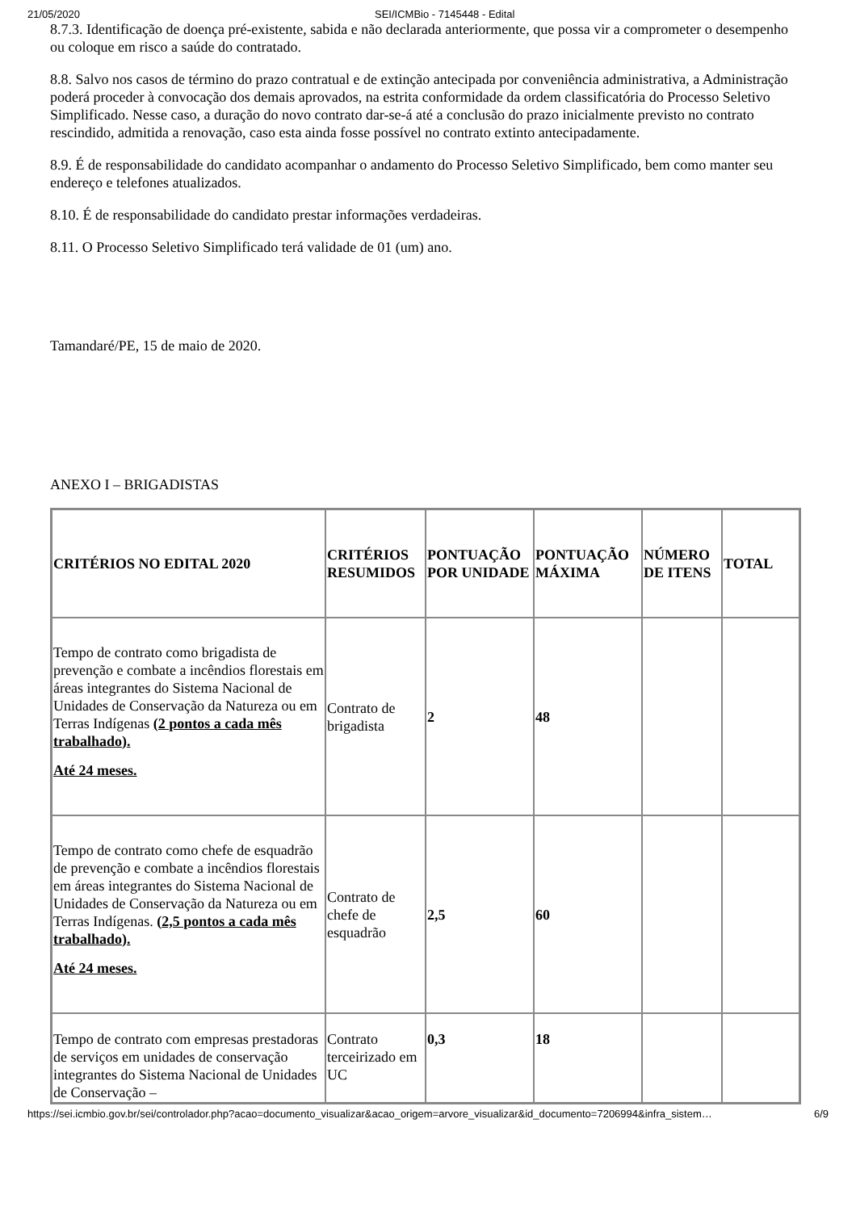21/05/2020 SEI/ICMBio - 7145448 - Edital
8.7.3. Identificação de doença pré-existente, sabida e não declarada anteriormente, que possa vir a comprometer o desempenho ou coloque em risco a saúde do contratado.
8.8. Salvo nos casos de término do prazo contratual e de extinção antecipada por conveniência administrativa, a Administração poderá proceder à convocação dos demais aprovados, na estrita conformidade da ordem classificatória do Processo Seletivo Simplificado. Nesse caso, a duração do novo contrato dar-se-á até a conclusão do prazo inicialmente previsto no contrato rescindido, admitida a renovação, caso esta ainda fosse possível no contrato extinto antecipadamente.
8.9. É de responsabilidade do candidato acompanhar o andamento do Processo Seletivo Simplificado, bem como manter seu endereço e telefones atualizados.
8.10. É de responsabilidade do candidato prestar informações verdadeiras.
8.11. O Processo Seletivo Simplificado terá validade de 01 (um) ano.
Tamandaré/PE, 15 de maio de 2020.
ANEXO I – BRIGADISTAS
| CRITÉRIOS NO EDITAL 2020 | CRITÉRIOS RESUMIDOS | PONTUAÇÃO POR UNIDADE | PONTUAÇÃO MÁXIMA | NÚMERO DE ITENS | TOTAL |
| --- | --- | --- | --- | --- | --- |
| Tempo de contrato como brigadista de prevenção e combate a incêndios florestais em áreas integrantes do Sistema Nacional de Unidades de Conservação da Natureza ou em Terras Indígenas (2 pontos a cada mês trabalhado). Até 24 meses. | Contrato de brigadista | 2 | 48 | | |
| Tempo de contrato como chefe de esquadrão de prevenção e combate a incêndios florestais em áreas integrantes do Sistema Nacional de Unidades de Conservação da Natureza ou em Terras Indígenas. (2,5 pontos a cada mês trabalhado). Até 24 meses. | Contrato de chefe de esquadrão | 2,5 | 60 | | |
| Tempo de contrato com empresas prestadoras de serviços em unidades de conservação integrantes do Sistema Nacional de Unidades de Conservação – | Contrato terceirizado em UC | 0,3 | 18 | | |
https://sei.icmbio.gov.br/sei/controlador.php?acao=documento_visualizar&acao_origem=arvore_visualizar&id_documento=7206994&infra_sistem… 6/9